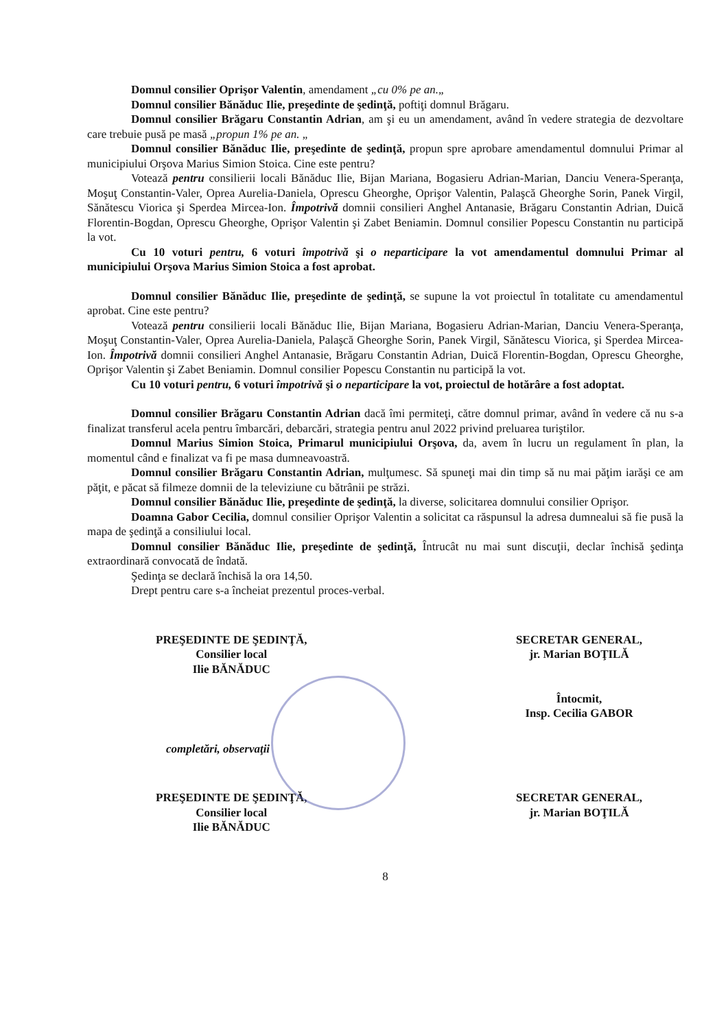Domnul consilier Oprişor Valentin, amendament „cu 0% pe an.„
Domnul consilier Bănăduc Ilie, preşedinte de şedinţă, poftiţi domnul Brăgaru.
Domnul consilier Brăgaru Constantin Adrian, am şi eu un amendament, având în vedere strategia de dezvoltare care trebuie pusă pe masă „propun 1% pe an. „
Domnul consilier Bănăduc Ilie, preşedinte de şedinţă, propun spre aprobare amendamentul domnului Primar al municipiului Orşova Marius Simion Stoica. Cine este pentru?
Votează pentru consilierii locali Bănăduc Ilie, Bijan Mariana, Bogasieru Adrian-Marian, Danciu Venera-Speranţa, Moşuţ Constantin-Valer, Oprea Aurelia-Daniela, Oprescu Gheorghe, Oprişor Valentin, Palaşcă Gheorghe Sorin, Panek Virgil, Sănătescu Viorica şi Sperdea Mircea-Ion. Împotrivă domnii consilieri Anghel Antanasie, Brăgaru Constantin Adrian, Duică Florentin-Bogdan, Oprescu Gheorghe, Oprişor Valentin şi Zabet Beniamin. Domnul consilier Popescu Constantin nu participă la vot.
Cu 10 voturi pentru, 6 voturi împotrivă şi o neparticipare la vot amendamentul domnului Primar al municipiului Orşova Marius Simion Stoica a fost aprobat.
Domnul consilier Bănăduc Ilie, preşedinte de şedinţă, se supune la vot proiectul în totalitate cu amendamentul aprobat. Cine este pentru?
Votează pentru consilierii locali Bănăduc Ilie, Bijan Mariana, Bogasieru Adrian-Marian, Danciu Venera-Speranţa, Moşuţ Constantin-Valer, Oprea Aurelia-Daniela, Palaşcă Gheorghe Sorin, Panek Virgil, Sănătescu Viorica, şi Sperdea Mircea-Ion. Împotrivă domnii consilieri Anghel Antanasie, Brăgaru Constantin Adrian, Duică Florentin-Bogdan, Oprescu Gheorghe, Oprişor Valentin şi Zabet Beniamin. Domnul consilier Popescu Constantin nu participă la vot.
Cu 10 voturi pentru, 6 voturi împotrivă şi o neparticipare la vot, proiectul de hotărâre a fost adoptat.
Domnul consilier Brăgaru Constantin Adrian dacă îmi permiteţi, către domnul primar, având în vedere că nu s-a finalizat transferul acela pentru îmbarcări, debarcări, strategia pentru anul 2022 privind preluarea turiştilor.
Domnul Marius Simion Stoica, Primarul municipiului Orşova, da, avem în lucru un regulament în plan, la momentul când e finalizat va fi pe masa dumneavoastră.
Domnul consilier Brăgaru Constantin Adrian, mulţumesc. Să spuneţi mai din timp să nu mai păţim iarăşi ce am păţit, e păcat să filmeze domnii de la televiziune cu bătrânii pe străzi.
Domnul consilier Bănăduc Ilie, preşedinte de şedinţă, la diverse, solicitarea domnului consilier Oprişor.
Doamna Gabor Cecilia, domnul consilier Oprişor Valentin a solicitat ca răspunsul la adresa dumnealui să fie pusă la mapa de şedinţă a consiliului local.
Domnul consilier Bănăduc Ilie, preşedinte de şedinţă, Întrucât nu mai sunt discuţii, declar închisă şedinţa extraordinară convocată de îndată.
Şedinţa se declară închisă la ora 14,50.
Drept pentru care s-a încheiat prezentul proces-verbal.
PREŞEDINTE DE ŞEDINŢĂ,
Consilier local
Ilie BĂNĂDUC
SECRETAR GENERAL,
jr. Marian BOŢILĂ
Întocmit,
Insp. Cecilia GABOR
completări, observaţii
PREŞEDINTE DE ŞEDINŢĂ,
Consilier local
Ilie BĂNĂDUC
SECRETAR GENERAL,
jr. Marian BOŢILĂ
8